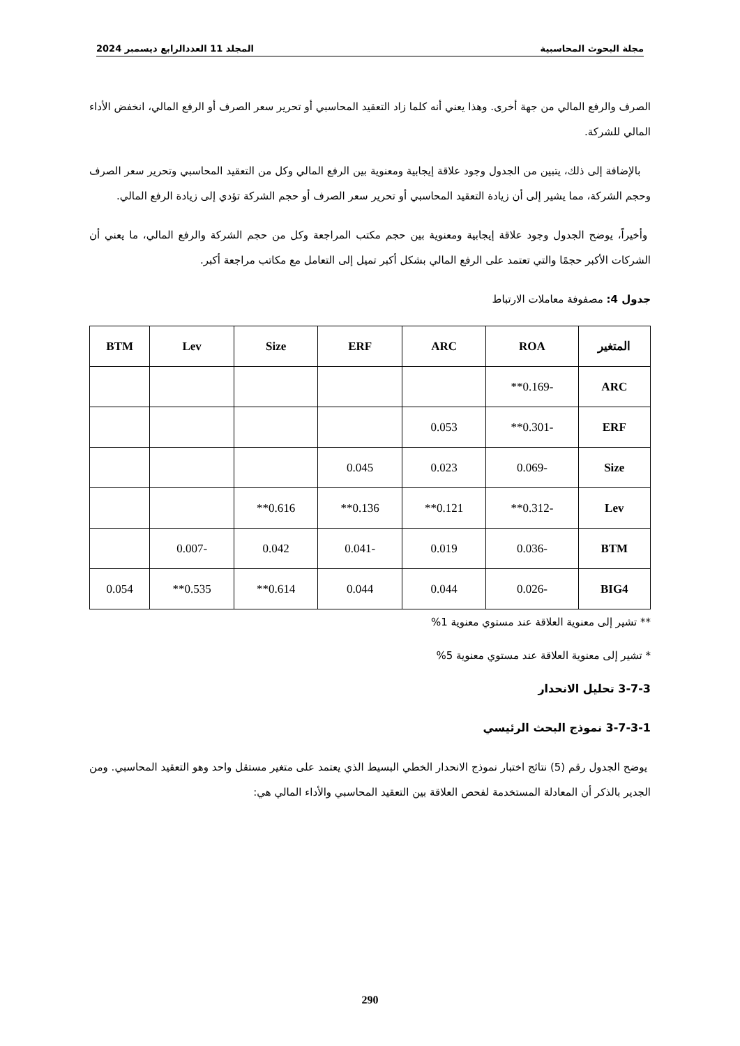مجلة البحوث المحاسبية المجلد 11 العددالرابع ديسمبر 2024
الصرف والرفع المالي من جهة أخرى. وهذا يعني أنه كلما زاد التعقيد المحاسبي أو تحرير سعر الصرف أو الرفع المالي، انخفض الأداء المالي للشركة.
بالإضافة إلى ذلك، يتبين من الجدول وجود علاقة إيجابية ومعنوية بين الرفع المالي وكل من التعقيد المحاسبي وتحرير سعر الصرف وحجم الشركة، مما يشير إلى أن زيادة التعقيد المحاسبي أو تحرير سعر الصرف أو حجم الشركة تؤدي إلى زيادة الرفع المالي.
وأخيراً، يوضح الجدول وجود علاقة إيجابية ومعنوية بين حجم مكتب المراجعة وكل من حجم الشركة والرفع المالي، ما يعني أن الشركات الأكبر حجمًا والتي تعتمد على الرفع المالي بشكل أكبر تميل إلى التعامل مع مكاتب مراجعة أكبر.
جدول 4: مصفوفة معاملات الارتباط
| المتغير | ROA | ARC | ERF | Size | Lev | BTM |
| --- | --- | --- | --- | --- | --- | --- |
| ARC | -0.169** | | | | | |
| ERF | -0.301** | 0.053 | | | | |
| Size | -0.069 | 0.023 | 0.045 | | | |
| Lev | -0.312** | 0.121** | 0.136** | 0.616** | | |
| BTM | -0.036 | 0.019 | -0.041 | 0.042 | -0.007 | |
| BIG4 | -0.026 | 0.044 | 0.044 | 0.614** | 0.535** | 0.054 |
** تشير إلى معنوية العلاقة عند مستوي معنوية 1%
* تشير إلى معنوية العلاقة عند مستوي معنوية 5%
3-7-3 تحليل الانحدار
3-7-3-1 نموذج البحث الرئيسي
يوضح الجدول رقم (5) نتائج اختبار نموذج الانحدار الخطي البسيط الذي يعتمد على متغير مستقل واحد وهو التعقيد المحاسبي. ومن الجدير بالذكر أن المعادلة المستخدمة لفحص العلاقة بين التعقيد المحاسبي والأداء المالي هي:
290